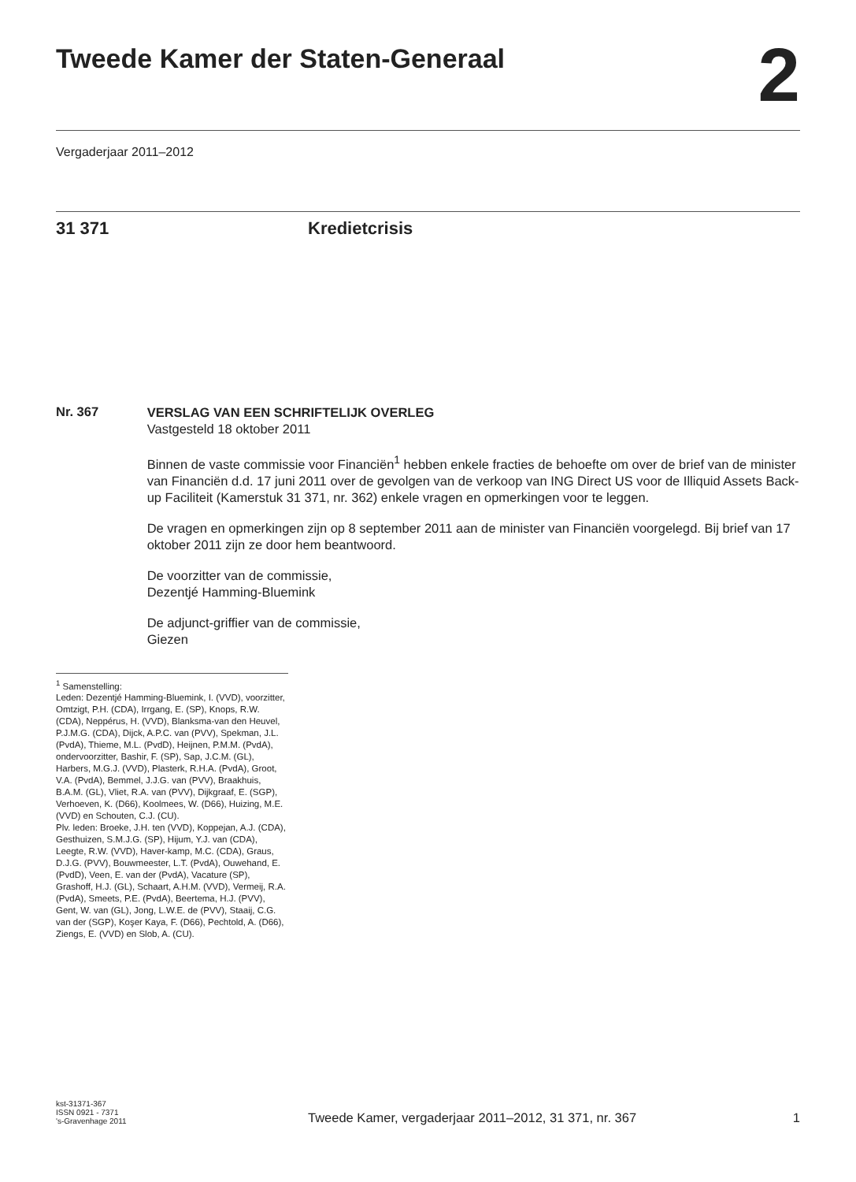Tweede Kamer der Staten-Generaal
2
Vergaderjaar 2011–2012
31 371 Kredietcrisis
Nr. 367
VERSLAG VAN EEN SCHRIFTELIJK OVERLEG
Vastgesteld 18 oktober 2011
Binnen de vaste commissie voor Financiën<sup>1</sup> hebben enkele fracties de behoefte om over de brief van de minister van Financiën d.d. 17 juni 2011 over de gevolgen van de verkoop van ING Direct US voor de Illiquid Assets Back-up Faciliteit (Kamerstuk 31 371, nr. 362) enkele vragen en opmerkingen voor te leggen.
De vragen en opmerkingen zijn op 8 september 2011 aan de minister van Financiën voorgelegd. Bij brief van 17 oktober 2011 zijn ze door hem beantwoord.
De voorzitter van de commissie,
Dezentjé Hamming-Bluemink
De adjunct-griffier van de commissie,
Giezen
<sup>1</sup> Samenstelling:
Leden: Dezentjé Hamming-Bluemink, I. (VVD), voorzitter, Omtzigt, P.H. (CDA), Irrgang, E. (SP), Knops, R.W. (CDA), Neppérus, H. (VVD), Blanksma-van den Heuvel, P.J.M.G. (CDA), Dijck, A.P.C. van (PVV), Spekman, J.L. (PvdA), Thieme, M.L. (PvdD), Heijnen, P.M.M. (PvdA), ondervoorzitter, Bashir, F. (SP), Sap, J.C.M. (GL), Harbers, M.G.J. (VVD), Plasterk, R.H.A. (PvdA), Groot, V.A. (PvdA), Bemmel, J.J.G. van (PVV), Braakhuis, B.A.M. (GL), Vliet, R.A. van (PVV), Dijkgraaf, E. (SGP), Verhoeven, K. (D66), Koolmees, W. (D66), Huizing, M.E. (VVD) en Schouten, C.J. (CU).
Plv. leden: Broeke, J.H. ten (VVD), Koppejan, A.J. (CDA), Gesthuizen, S.M.J.G. (SP), Hijum, Y.J. van (CDA), Leegte, R.W. (VVD), Haver-kamp, M.C. (CDA), Graus, D.J.G. (PVV), Bouwmeester, L.T. (PvdA), Ouwehand, E. (PvdD), Veen, E. van der (PvdA), Vacature (SP), Grashoff, H.J. (GL), Schaart, A.H.M. (VVD), Vermeij, R.A. (PvdA), Smeets, P.E. (PvdA), Beertema, H.J. (PVV), Gent, W. van (GL), Jong, L.W.E. de (PVV), Staaij, C.G. van der (SGP), Koşer Kaya, F. (D66), Pechtold, A. (D66), Ziengs, E. (VVD) en Slob, A. (CU).
kst-31371-367
ISSN 0921 - 7371
's-Gravenhage 2011
Tweede Kamer, vergaderjaar 2011–2012, 31 371, nr. 367
1